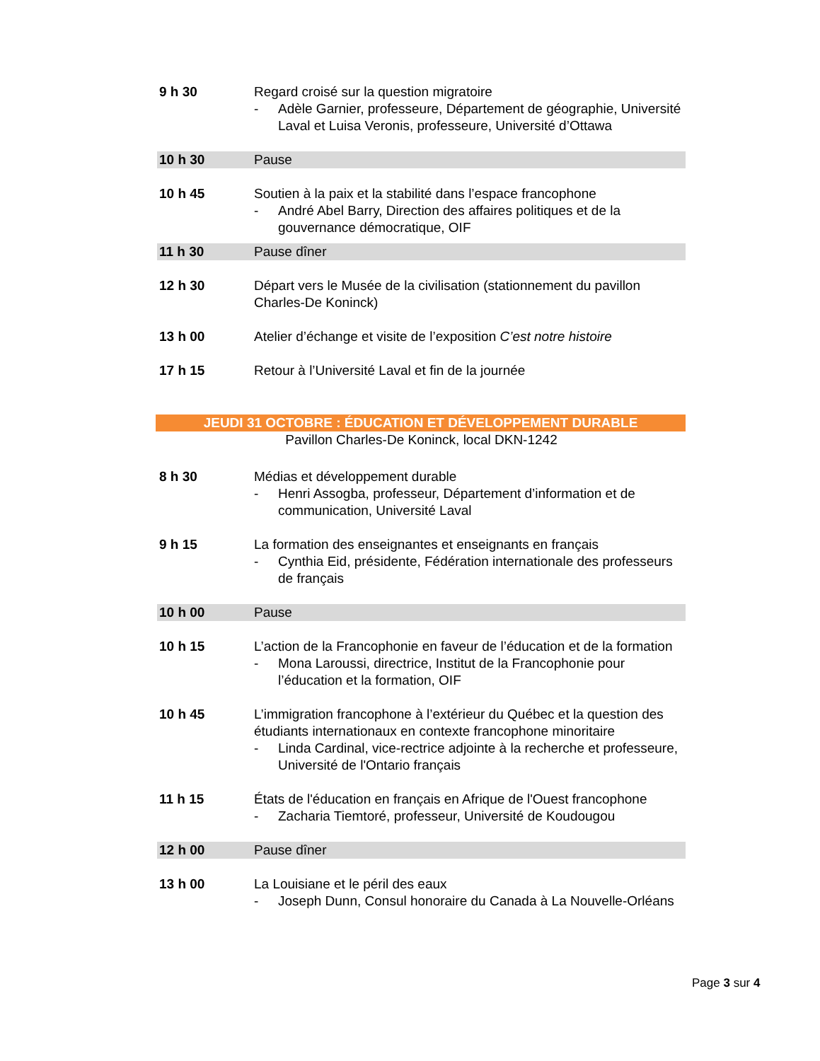9 h 30 Regard croisé sur la question migratoire
- Adèle Garnier, professeure, Département de géographie, Université Laval et Luisa Veronis, professeure, Université d’Ottawa
10 h 30 Pause
10 h 45 Soutien à la paix et la stabilité dans l’espace francophone
- André Abel Barry, Direction des affaires politiques et de la gouvernance démocratique, OIF
11 h 30 Pause dîner
12 h 30 Départ vers le Musée de la civilisation (stationnement du pavillon Charles-De Koninck)
13 h 00 Atelier d’échange et visite de l’exposition C’est notre histoire
17 h 15 Retour à l’Université Laval et fin de la journée
JEUDI 31 OCTOBRE : ÉDUCATION ET DÉVELOPPEMENT DURABLE
Pavillon Charles-De Koninck, local DKN-1242
8 h 30 Médias et développement durable
- Henri Assogba, professeur, Département d’information et de communication, Université Laval
9 h 15 La formation des enseignantes et enseignants en français
- Cynthia Eid, présidente, Fédération internationale des professeurs de français
10 h 00 Pause
10 h 15 L’action de la Francophonie en faveur de l’éducation et de la formation
- Mona Laroussi, directrice, Institut de la Francophonie pour l’éducation et la formation, OIF
10 h 45 L’immigration francophone à l’extérieur du Québec et la question des étudiants internationaux en contexte francophone minoritaire
- Linda Cardinal, vice-rectrice adjointe à la recherche et professeure, Université de l'Ontario français
11 h 15 États de l'éducation en français en Afrique de l'Ouest francophone
- Zacharia Tiemtoré, professeur, Université de Koudougou
12 h 00 Pause dîner
13 h 00 La Louisiane et le péril des eaux
- Joseph Dunn, Consul honoraire du Canada à La Nouvelle-Orléans
Page 3 sur 4